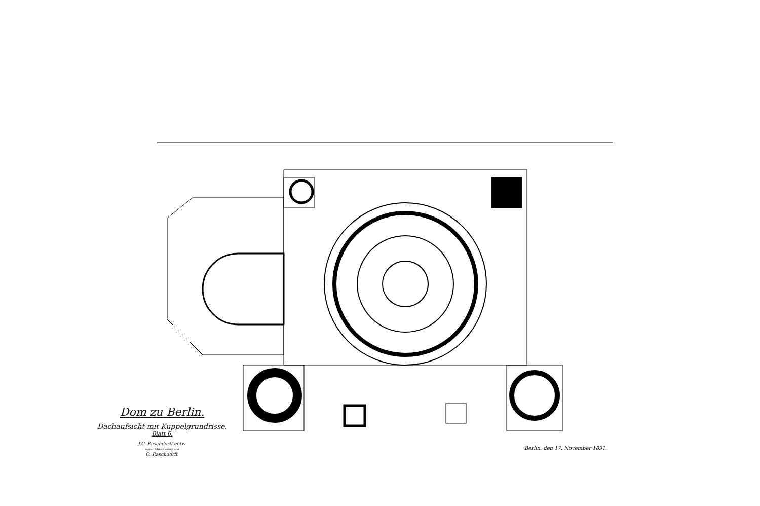Dom zu Berlin.
Dachaufsicht mit Kuppelgrundrisse.
Blatt 6.
J.C. Raschdorff entw.
unter Mitwirkung von
O. Raschdorff.
Berlin, den 17. November 1891.